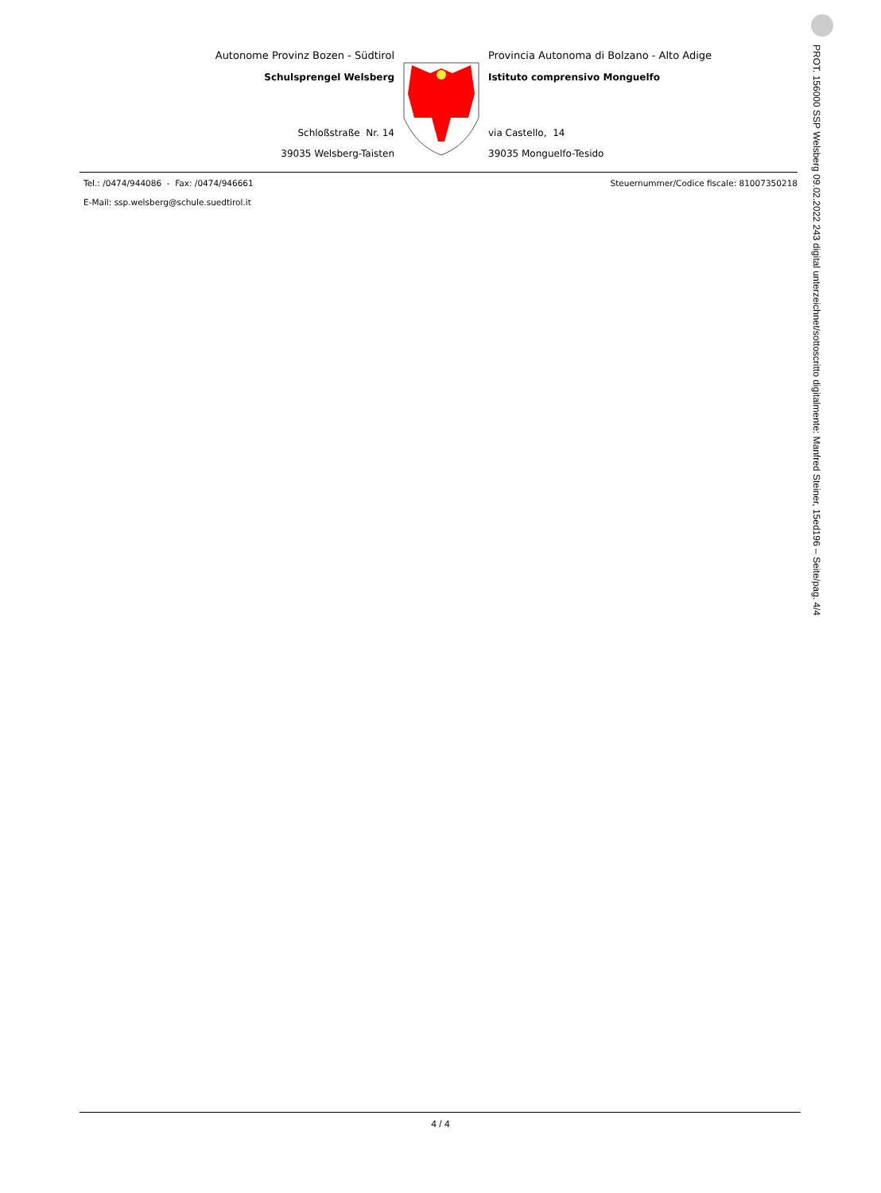Autonome Provinz Bozen - Südtirol
Schulsprengel Welsberg
Schloßstraße Nr. 14
39035 Welsberg-Taisten
Provincia Autonoma di Bolzano - Alto Adige
Istituto comprensivo Monguelfo
via Castello, 14
39035 Monguelfo-Tesido
Tel.: /0474/944086 - Fax: /0474/946661 Steuernummer/Codice fiscale: 81007350218
E-Mail: ssp.welsberg@schule.suedtirol.it
PROT. 156000 SSP Welsberg 09.02.2022 243 digital unterzeichnet/sottoscritto digitalmente: Manfred Steiner, 15ed196 – Seite/pag. 4/4
4 / 4